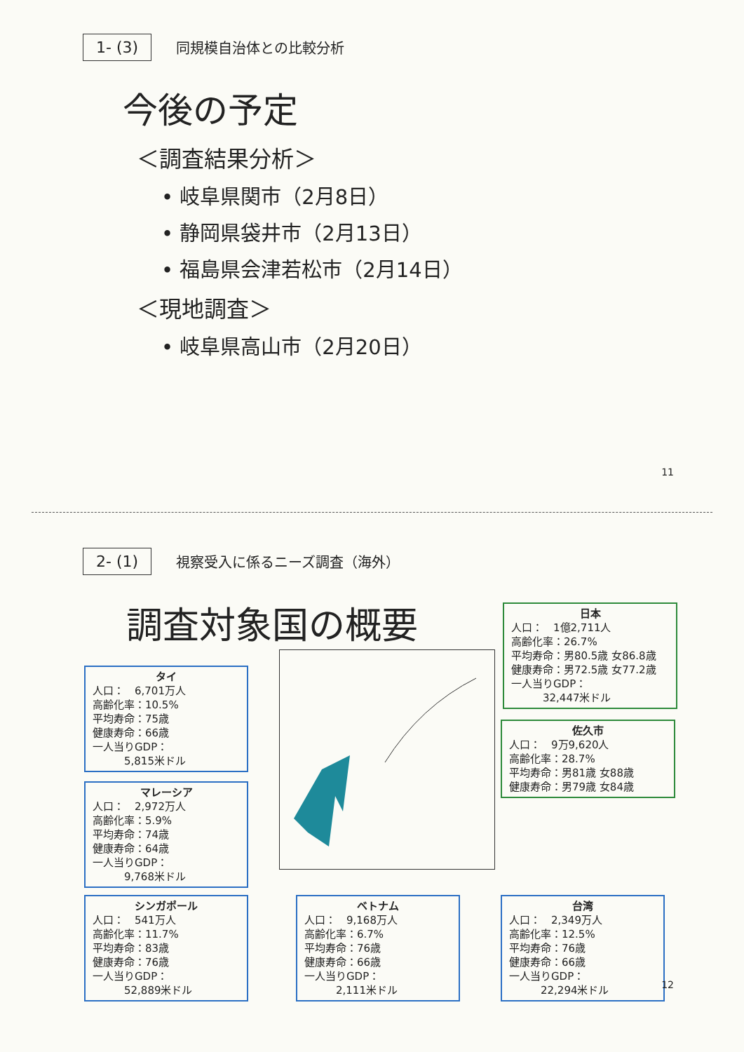1- (3) 同規模自治体との比較分析
今後の予定
＜調査結果分析＞
• 岐阜県関市（2月8日）
• 静岡県袋井市（2月13日）
• 福島県会津若松市（2月14日）
＜現地調査＞
• 岐阜県高山市（2月20日）
11
2- (1) 視察受入に係るニーズ調査（海外）
調査対象国の概要
タイ
人口：　6,701万人
高齢化率：10.5%
平均寿命：75歳
健康寿命：66歳
一人当りGDP：
　　　5,815米ドル
マレーシア
人口：　2,972万人
高齢化率：5.9%
平均寿命：74歳
健康寿命：64歳
一人当りGDP：
　　　9,768米ドル
シンガポール
人口：　541万人
高齢化率：11.7%
平均寿命：83歳
健康寿命：76歳
一人当りGDP：
　　　52,889米ドル
ベトナム
人口：　9,168万人
高齢化率：6.7%
平均寿命：76歳
健康寿命：66歳
一人当りGDP：
　　　2,111米ドル
台湾
人口：　2,349万人
高齢化率：12.5%
平均寿命：76歳
健康寿命：66歳
一人当りGDP：
　　　22,294米ドル
日本
人口：　1億2,711人
高齢化率：26.7%
平均寿命：男80.5歳 女86.8歳
健康寿命：男72.5歳 女77.2歳
一人当りGDP：
　　　32,447米ドル
佐久市
人口：　9万9,620人
高齢化率：28.7%
平均寿命：男81歳 女88歳
健康寿命：男79歳 女84歳
12